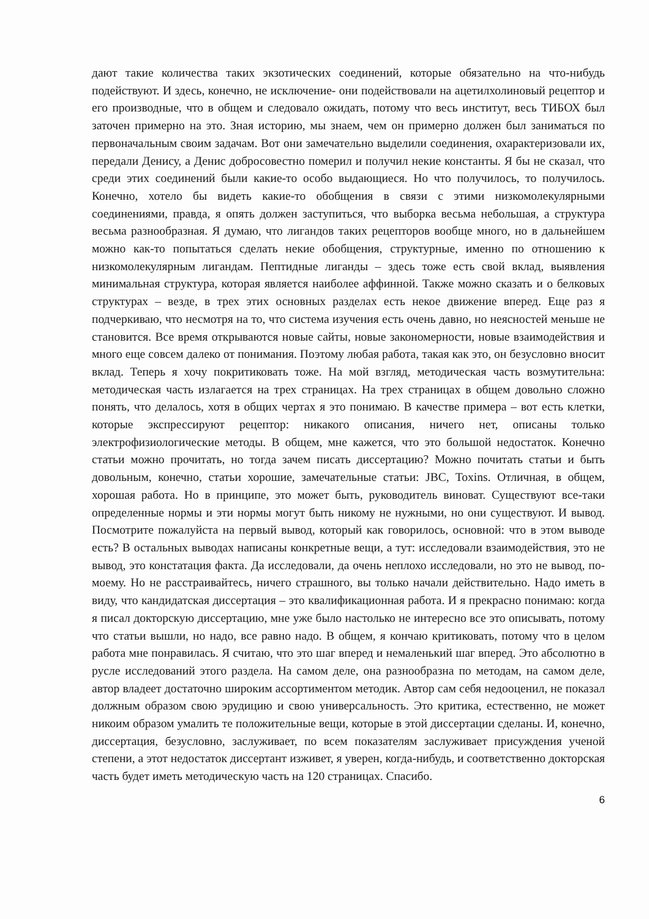дают такие количества таких экзотических соединений, которые обязательно на что-нибудь подействуют. И здесь, конечно, не исключение- они подействовали на ацетилхолиновый рецептор и его производные, что в общем и следовало ожидать, потому что весь институт, весь ТИБОХ был заточен примерно на это. Зная историю, мы знаем, чем он примерно должен был заниматься по первоначальным своим задачам. Вот они замечательно выделили соединения, охарактеризовали их, передали Денису, а Денис добросовестно померил и получил некие константы. Я бы не сказал, что среди этих соединений были какие-то особо выдающиеся. Но что получилось, то получилось. Конечно, хотело бы видеть какие-то обобщения в связи с этими низкомолекулярными соединениями, правда, я опять должен заступиться, что выборка весьма небольшая, а структура весьма разнообразная. Я думаю, что лигандов таких рецепторов вообще много, но в дальнейшем можно как-то попытаться сделать некие обобщения, структурные, именно по отношению к низкомолекулярным лигандам. Пептидные лиганды – здесь тоже есть свой вклад, выявления минимальная структура, которая является наиболее аффинной. Также можно сказать и о белковых структурах – везде, в трех этих основных разделах есть некое движение вперед. Еще раз я подчеркиваю, что несмотря на то, что система изучения есть очень давно, но неясностей меньше не становится. Все время открываются новые сайты, новые закономерности, новые взаимодействия и много еще совсем далеко от понимания. Поэтому любая работа, такая как это, он безусловно вносит вклад. Теперь я хочу покритиковать тоже. На мой взгляд, методическая часть возмутительна: методическая часть излагается на трех страницах. На трех страницах в общем довольно сложно понять, что делалось, хотя в общих чертах я это понимаю. В качестве примера – вот есть клетки, которые экспрессируют рецептор: никакого описания, ничего нет, описаны только электрофизиологические методы. В общем, мне кажется, что это большой недостаток. Конечно статьи можно прочитать, но тогда зачем писать диссертацию? Можно почитать статьи и быть довольным, конечно, статьи хорошие, замечательные статьи: JBC, Toxins. Отличная, в общем, хорошая работа. Но в принципе, это может быть, руководитель виноват. Существуют все-таки определенные нормы и эти нормы могут быть никому не нужными, но они существуют. И вывод. Посмотрите пожалуйста на первый вывод, который как говорилось, основной: что в этом выводе есть? В остальных выводах написаны конкретные вещи, а тут: исследовали взаимодействия, это не вывод, это констатация факта. Да исследовали, да очень неплохо исследовали, но это не вывод, по-моему. Но не расстраивайтесь, ничего страшного, вы только начали действительно. Надо иметь в виду, что кандидатская диссертация – это квалификационная работа. И я прекрасно понимаю: когда я писал докторскую диссертацию, мне уже было настолько не интересно все это описывать, потому что статьи вышли, но надо, все равно надо. В общем, я кончаю критиковать, потому что в целом работа мне понравилась. Я считаю, что это шаг вперед и немаленький шаг вперед. Это абсолютно в русле исследований этого раздела. На самом деле, она разнообразна по методам, на самом деле, автор владеет достаточно широким ассортиментом методик. Автор сам себя недооценил, не показал должным образом свою эрудицию и свою универсальность. Это критика, естественно, не может никоим образом умалить те положительные вещи, которые в этой диссертации сделаны. И, конечно, диссертация, безусловно, заслуживает, по всем показателям заслуживает присуждения ученой степени, а этот недостаток диссертант изживет, я уверен, когда-нибудь, и соответственно докторская часть будет иметь методическую часть на 120 страницах. Спасибо.
6